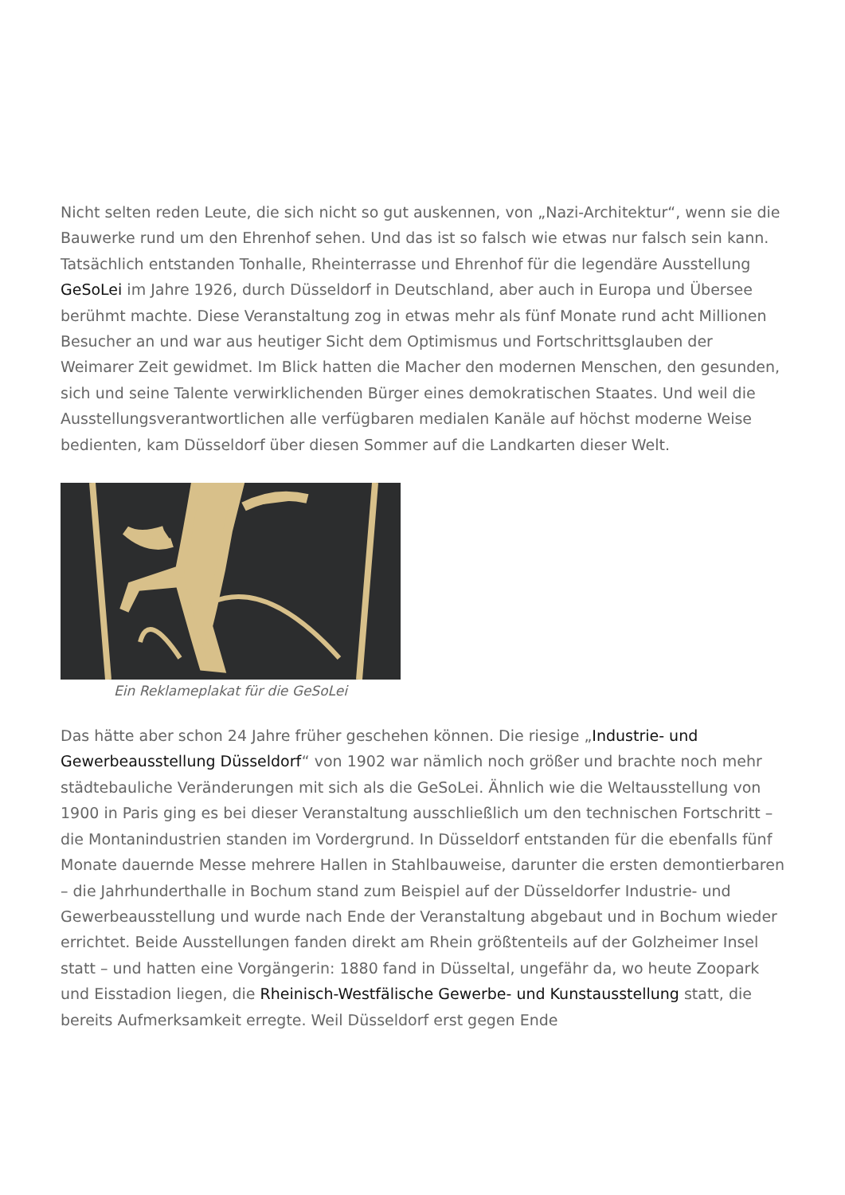Nicht selten reden Leute, die sich nicht so gut auskennen, von „Nazi-Architektur“, wenn sie die Bauwerke rund um den Ehrenhof sehen. Und das ist so falsch wie etwas nur falsch sein kann. Tatsächlich entstanden Tonhalle, Rheinterrasse und Ehrenhof für die legendäre Ausstellung GeSoLei im Jahre 1926, durch Düsseldorf in Deutschland, aber auch in Europa und Übersee berühmt machte. Diese Veranstaltung zog in etwas mehr als fünf Monate rund acht Millionen Besucher an und war aus heutiger Sicht dem Optimismus und Fortschrittsglauben der Weimarer Zeit gewidmet. Im Blick hatten die Macher den modernen Menschen, den gesunden, sich und seine Talente verwirklichenden Bürger eines demokratischen Staates. Und weil die Ausstellungsverantwortlichen alle verfügbaren medialen Kanäle auf höchst moderne Weise bedienten, kam Düsseldorf über diesen Sommer auf die Landkarten dieser Welt.
Ein Reklameplakat für die GeSoLei
Das hätte aber schon 24 Jahre früher geschehen können. Die riesige „Industrie- und Gewerbeausstellung Düsseldorf“ von 1902 war nämlich noch größer und brachte noch mehr städtebauliche Veränderungen mit sich als die GeSoLei. Ähnlich wie die Weltausstellung von 1900 in Paris ging es bei dieser Veranstaltung ausschließlich um den technischen Fortschritt – die Montanindustrien standen im Vordergrund. In Düsseldorf entstanden für die ebenfalls fünf Monate dauernde Messe mehrere Hallen in Stahlbauweise, darunter die ersten demontierbaren – die Jahrhunderthalle in Bochum stand zum Beispiel auf der Düsseldorfer Industrie- und Gewerbeausstellung und wurde nach Ende der Veranstaltung abgebaut und in Bochum wieder errichtet. Beide Ausstellungen fanden direkt am Rhein größtenteils auf der Golzheimer Insel statt – und hatten eine Vorgängerin: 1880 fand in Düsseltal, ungefähr da, wo heute Zoopark und Eisstadion liegen, die Rheinisch-Westfälische Gewerbe- und Kunstausstellung statt, die bereits Aufmerksamkeit erregte. Weil Düsseldorf erst gegen Ende